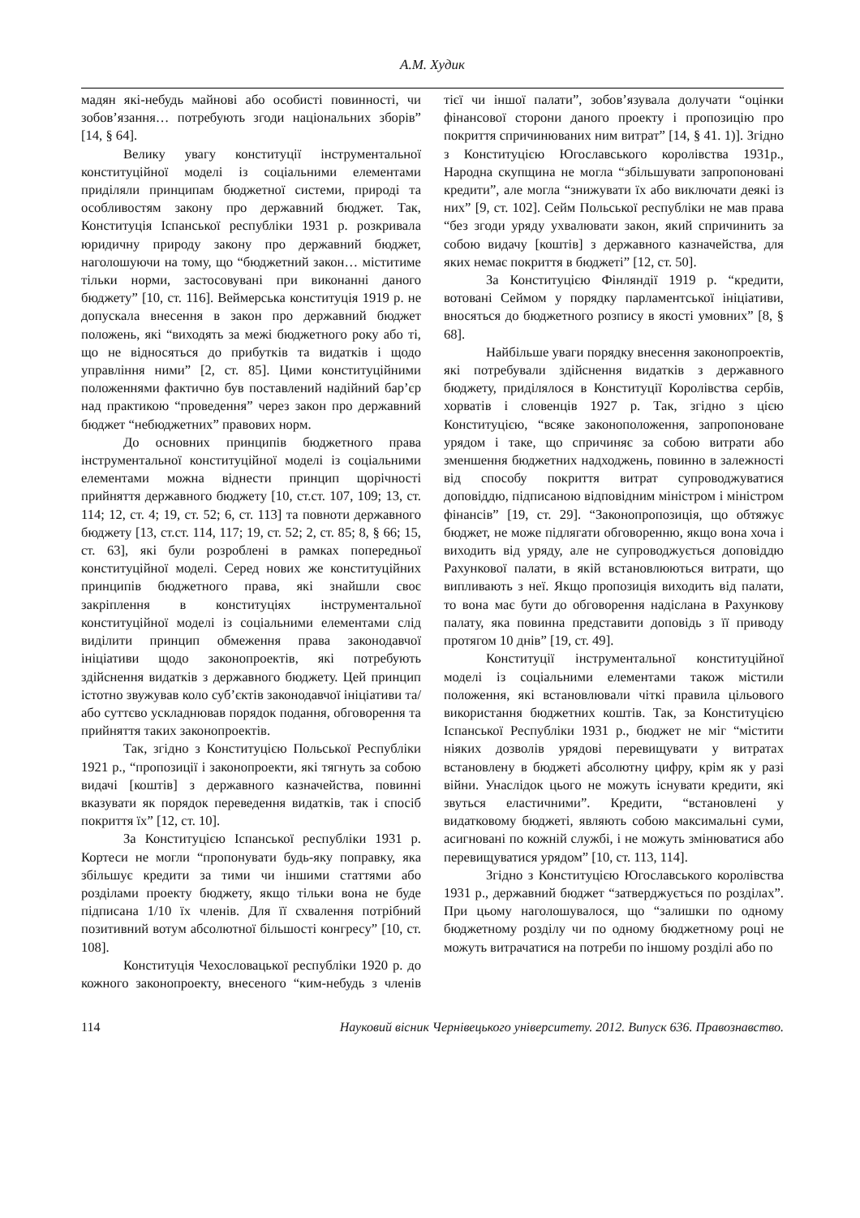А.М. Худик
мадян які-небудь майнові або особисті повинності, чи зобов’язання… потребують згоди національних зборів” [14, § 64].
Велику увагу конституції інструментальної конституційної моделі із соціальними елементами приділяли принципам бюджетної системи, природі та особливостям закону про державний бюджет. Так, Конституція Іспанської республіки 1931 р. розкривала юридичну природу закону про державний бюджет, наголошуючи на тому, що “бюджетний закон… міститиме тільки норми, застосовувані при виконанні даного бюджету” [10, ст. 116]. Веймерська конституція 1919 р. не допускала внесення в закон про державний бюджет положень, які “виходять за межі бюджетного року або ті, що не відносяться до прибутків та видатків і щодо управління ними” [2, ст. 85]. Цими конституційними положеннями фактично був поставлений надійний бар’єр над практикою “проведення” через закон про державний бюджет “небюджетних” правових норм.
До основних принципів бюджетного права інструментальної конституційної моделі із соціальними елементами можна віднести принцип щорічності прийняття державного бюджету [10, ст.ст. 107, 109; 13, ст. 114; 12, ст. 4; 19, ст. 52; 6, ст. 113] та повноти державного бюджету [13, ст.ст. 114, 117; 19, ст. 52; 2, ст. 85; 8, § 66; 15, ст. 63], які були розроблені в рамках попередньої конституційної моделі. Серед нових же конституційних принципів бюджетного права, які знайшли своє закріплення в конституціях інструментальної конституційної моделі із соціальними елементами слід виділити принцип обмеження права законодавчої ініціативи щодо законопроектів, які потребують здійснення видатків з державного бюджету. Цей принцип істотно звужував коло суб’єктів законодавчої ініціативи та/або суттєво ускладнював порядок подання, обговорення та прийняття таких законопроектів.
Так, згідно з Конституцією Польської Республіки 1921 р., “пропозиції і законопроекти, які тягнуть за собою видачі [коштів] з державного казначейства, повинні вказувати як порядок переведення видатків, так і спосіб покриття їх” [12, ст. 10].
За Конституцією Іспанської республіки 1931 р. Кортеси не могли “пропонувати будь-яку поправку, яка збільшує кредити за тими чи іншими статтями або розділами проекту бюджету, якщо тільки вона не буде підписана 1/10 їх членів. Для її схвалення потрібний позитивний вотум абсолютної більшості конгресу” [10, ст. 108].
Конституція Чехословацької республіки 1920 р. до кожного законопроекту, внесеного “ким-небудь з членів тієї чи іншої палати”, зобов’язувала долучати “оцінки фінансової сторони даного проекту і пропозицію про покриття спричинюваних ним витрат” [14, § 41. 1)]. Згідно з Конституцією Югославського королівства 1931р., Народна скупщина не могла “збільшувати запропоновані кредити”, але могла “знижувати їх або виключати деякі із них” [9, ст. 102]. Сейм Польської республіки не мав права “без згоди уряду ухвалювати закон, який спричинить за собою видачу [коштів] з державного казначейства, для яких немає покриття в бюджеті” [12, ст. 50].
За Конституцією Фінляндії 1919 р. “кредити, вотовані Сеймом у порядку парламентської ініціативи, вносяться до бюджетного розпису в якості умовних” [8, § 68].
Найбільше уваги порядку внесення законопроектів, які потребували здійснення видатків з державного бюджету, приділялося в Конституції Королівства сербів, хорватів і словенців 1927 р. Так, згідно з цією Конституцією, “всяке законоположення, запропоноване урядом і таке, що спричиняє за собою витрати або зменшення бюджетних надходжень, повинно в залежності від способу покриття витрат супроводжуватися доповіддю, підписаною відповідним міністром і міністром фінансів” [19, ст. 29]. “Законопропозиція, що обтяжує бюджет, не може підлягати обговоренню, якщо вона хоча і виходить від уряду, але не супроводжується доповіддю Рахункової палати, в якій встановлюються витрати, що випливають з неї. Якщо пропозиція виходить від палати, то вона має бути до обговорення надіслана в Рахункову палату, яка повинна представити доповідь з її приводу протягом 10 днів” [19, ст. 49].
Конституції інструментальної конституційної моделі із соціальними елементами також містили положення, які встановлювали чіткі правила цільового використання бюджетних коштів. Так, за Конституцією Іспанської Республіки 1931 р., бюджет не міг “містити ніяких дозволів урядові перевищувати у витратах встановлену в бюджеті абсолютну цифру, крім як у разі війни. Унаслідок цього не можуть існувати кредити, які звуться еластичними”. Кредити, “встановлені у видатковому бюджеті, являють собою максимальні суми, асигновані по кожній службі, і не можуть змінюватися або перевищуватися урядом” [10, ст. 113, 114].
Згідно з Конституцією Югославського королівства 1931 р., державний бюджет “затверджується по розділах”. При цьому наголошувалося, що “залишки по одному бюджетному розділу чи по одному бюджетному році не можуть витрачатися на потреби по іншому розділі або по
114 Науковий вісник Чернівецького університету. 2012. Випуск 636. Правознавство.